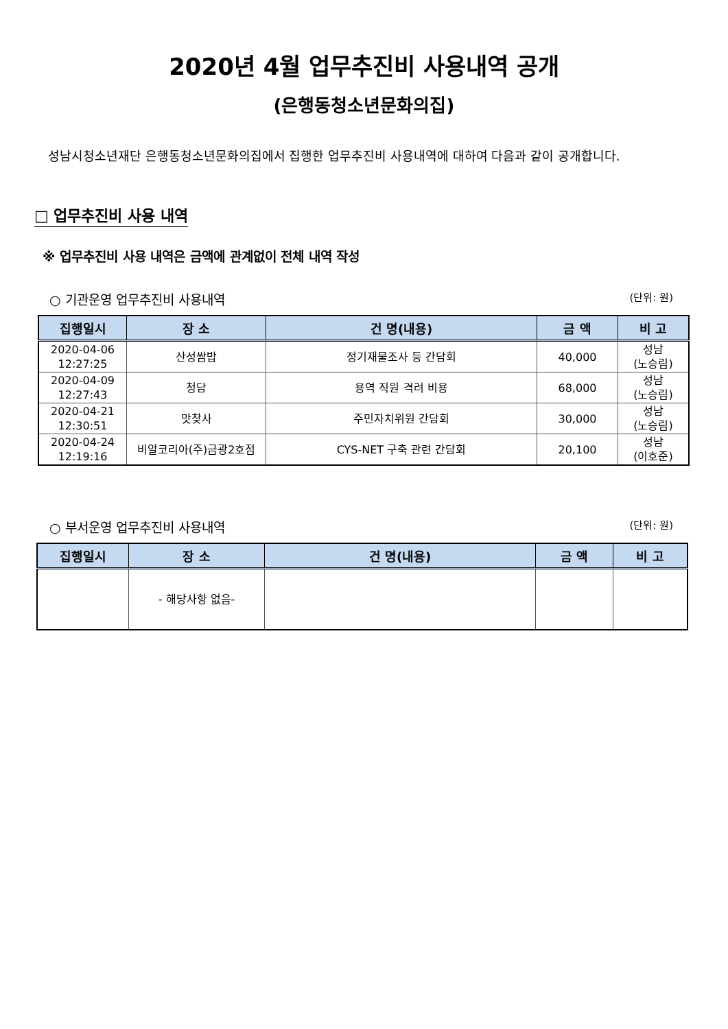2020년 4월 업무추진비 사용내역 공개
(은행동청소년문화의집)
성남시청소년재단 은행동청소년문화의집에서 집행한 업무추진비 사용내역에 대하여 다음과 같이 공개합니다.
□ 업무추진비 사용 내역
※ 업무추진비 사용 내역은 금액에 관계없이 전체 내역 작성
○ 기관운영 업무추진비 사용내역 (단위: 원)
| 집행일시 | 장 소 | 건 명(내용) | 금 액 | 비 고 |
| --- | --- | --- | --- | --- |
| 2020-04-06 12:27:25 | 산성쌈밥 | 정기재물조사 등 간담회 | 40,000 | 성남 (노승림) |
| 2020-04-09 12:27:43 | 청담 | 용역 직원 격려 비용 | 68,000 | 성남 (노승림) |
| 2020-04-21 12:30:51 | 맛찾사 | 주민자치위원 간담회 | 30,000 | 성남 (노승림) |
| 2020-04-24 12:19:16 | 비알코리아(주)금광2호점 | CYS-NET 구축 관련 간담회 | 20,100 | 성남 (이호준) |
○ 부서운영 업무추진비 사용내역 (단위: 원)
| 집행일시 | 장 소 | 건 명(내용) | 금 액 | 비 고 |
| --- | --- | --- | --- | --- |
| | - 해당사항 없음- | | | |